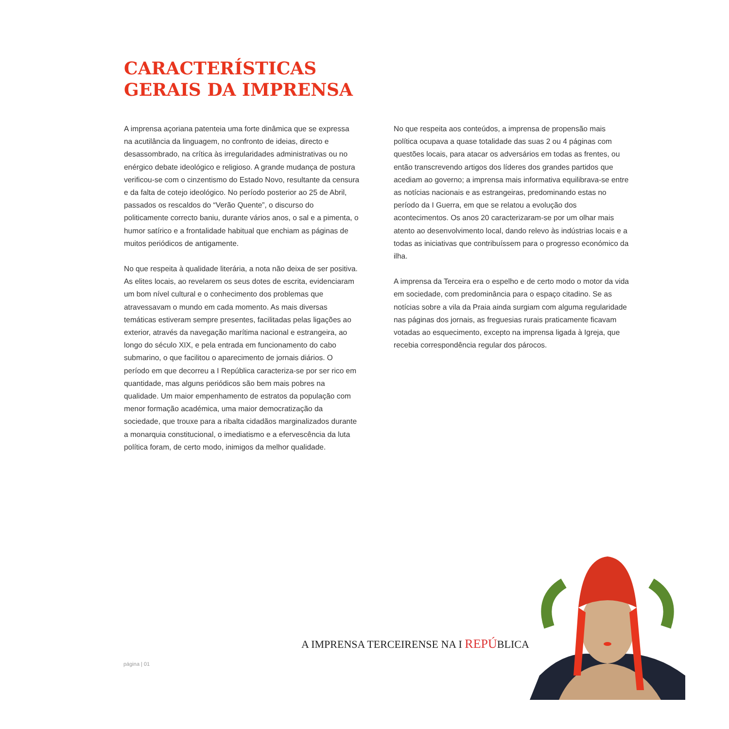CARACTERÍSTICAS
GERAIS DA IMPRENSA
A imprensa açoriana patenteia uma forte dinâmica que se expressa na acutilância da linguagem, no confronto de ideias, directo e desassombrado, na crítica às irregularidades administrativas ou no enérgico debate ideológico e religioso. A grande mudança de postura verificou-se com o cinzentismo do Estado Novo, resultante da censura e da falta de cotejo ideológico. No período posterior ao 25 de Abril, passados os rescaldos do “Verão Quente”, o discurso do politicamente correcto baniu, durante vários anos, o sal e a pimenta, o humor satírico e a frontalidade habitual que enchiam as páginas de muitos periódicos de antigamente.
No que respeita à qualidade literária, a nota não deixa de ser positiva. As elites locais, ao revelarem os seus dotes de escrita, evidenciaram um bom nível cultural e o conhecimento dos problemas que atravessavam o mundo em cada momento. As mais diversas temáticas estiveram sempre presentes, facilitadas pelas ligações ao exterior, através da navegação marítima nacional e estrangeira, ao longo do século XIX, e pela entrada em funcionamento do cabo submarino, o que facilitou o aparecimento de jornais diários. O período em que decorreu a I República caracteriza-se por ser rico em quantidade, mas alguns periódicos são bem mais pobres na qualidade. Um maior empenhamento de estratos da população com menor formação académica, uma maior democratização da sociedade, que trouxe para a ribalta cidadãos marginalizados durante a monarquia constitucional, o imediatismo e a efervescência da luta política foram, de certo modo, inimigos da melhor qualidade.
No que respeita aos conteúdos, a imprensa de propensão mais política ocupava a quase totalidade das suas 2 ou 4 páginas com questões locais, para atacar os adversários em todas as frentes, ou então transcrevendo artigos dos líderes dos grandes partidos que acediam ao governo; a imprensa mais informativa equilibrava-se entre as notícias nacionais e as estrangeiras, predominando estas no período da I Guerra, em que se relatou a evolução dos acontecimentos. Os anos 20 caracterizaram-se por um olhar mais atento ao desenvolvimento local, dando relevo às indústrias locais e a todas as iniciativas que contribuíssem para o progresso económico da ilha.
A imprensa da Terceira era o espelho e de certo modo o motor da vida em sociedade, com predominância para o espaço citadino. Se as notícias sobre a vila da Praia ainda surgiam com alguma regularidade nas páginas dos jornais, as freguesias rurais praticamente ficavam votadas ao esquecimento, excepto na imprensa ligada à Igreja, que recebia correspondência regular dos párocos.
A IMPRENSA TERCEIRENSE NA I REPÚBLICA
página | 01